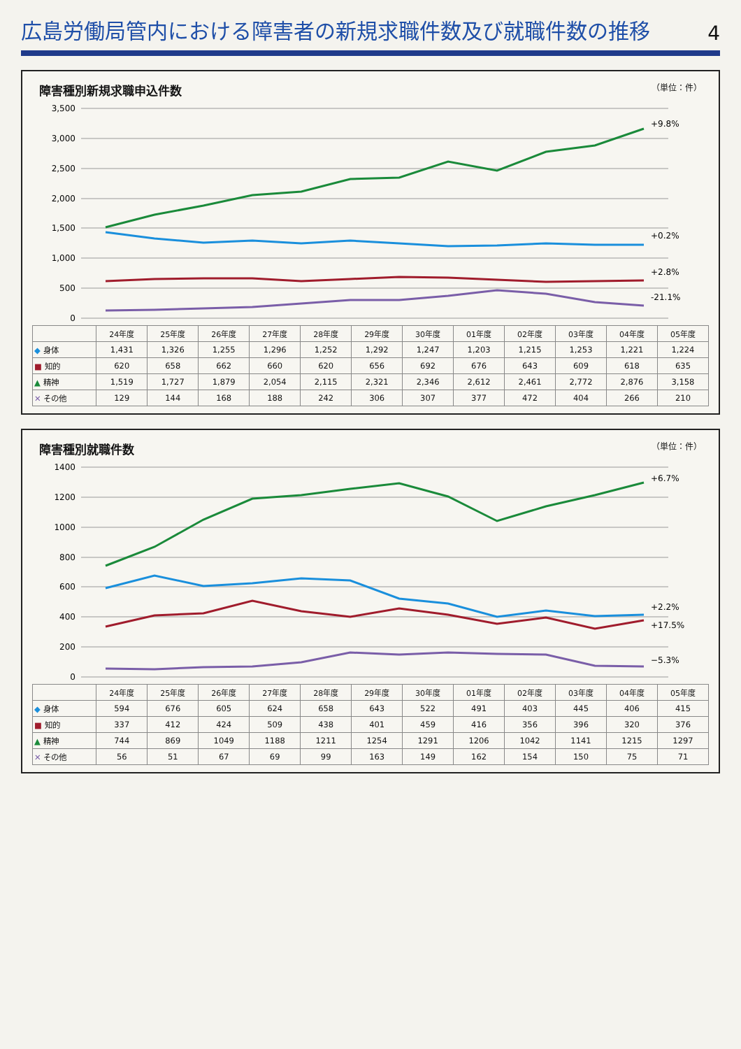広島労働局管内における障害者の新規求職件数及び就職件数の推移
4
障害種別新規求職申込件数 （単位：件）
3,500
3,000
2,500
2,000
1,500
1,000
500
0
+9.8%
+0.2%
+2.8%
-21.1%
| | 24年度 | 25年度 | 26年度 | 27年度 | 28年度 | 29年度 | 30年度 | 01年度 | 02年度 | 03年度 | 04年度 | 05年度 |
| --- | --- | --- | --- | --- | --- | --- | --- | --- | --- | --- | --- | --- |
| ◆ 身体 | 1,431 | 1,326 | 1,255 | 1,296 | 1,252 | 1,292 | 1,247 | 1,203 | 1,215 | 1,253 | 1,221 | 1,224 |
| ■ 知的 | 620 | 658 | 662 | 660 | 620 | 656 | 692 | 676 | 643 | 609 | 618 | 635 |
| ▲ 精神 | 1,519 | 1,727 | 1,879 | 2,054 | 2,115 | 2,321 | 2,346 | 2,612 | 2,461 | 2,772 | 2,876 | 3,158 |
| ✕ その他 | 129 | 144 | 168 | 188 | 242 | 306 | 307 | 377 | 472 | 404 | 266 | 210 |
障害種別就職件数 （単位：件）
1400
1200
1000
800
600
400
200
0
+6.7%
+2.2%
+17.5%
−5.3%
| | 24年度 | 25年度 | 26年度 | 27年度 | 28年度 | 29年度 | 30年度 | 01年度 | 02年度 | 03年度 | 04年度 | 05年度 |
| --- | --- | --- | --- | --- | --- | --- | --- | --- | --- | --- | --- | --- |
| ◆ 身体 | 594 | 676 | 605 | 624 | 658 | 643 | 522 | 491 | 403 | 445 | 406 | 415 |
| ■ 知的 | 337 | 412 | 424 | 509 | 438 | 401 | 459 | 416 | 356 | 396 | 320 | 376 |
| ▲ 精神 | 744 | 869 | 1049 | 1188 | 1211 | 1254 | 1291 | 1206 | 1042 | 1141 | 1215 | 1297 |
| ✕ その他 | 56 | 51 | 67 | 69 | 99 | 163 | 149 | 162 | 154 | 150 | 75 | 71 |